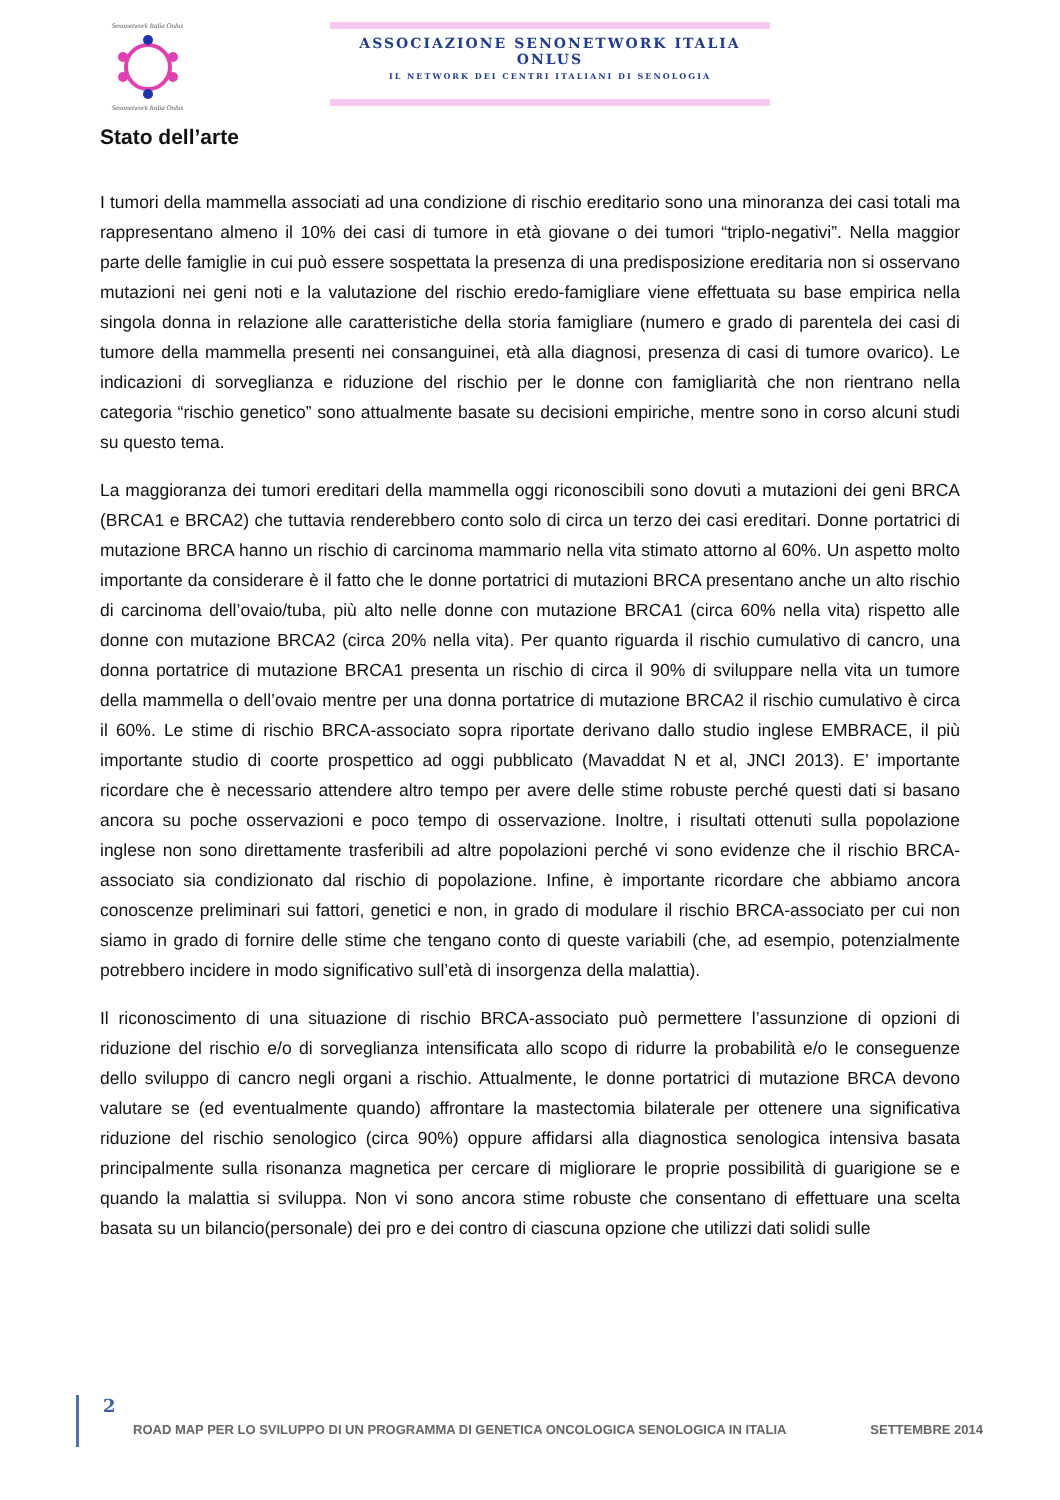Senonetwork Italia Onlus Senonetwork Italia Onlus
ASSOCIAZIONE SENONETWORK ITALIA ONLUS
IL NETWORK DEI CENTRI ITALIANI DI SENOLOGIA
Stato dell’arte
I tumori della mammella associati ad una condizione di rischio ereditario sono una minoranza dei casi totali ma rappresentano almeno il 10% dei casi di tumore in età giovane o dei tumori “triplo-negativi”. Nella maggior parte delle famiglie in cui può essere sospettata la presenza di una predisposizione ereditaria non si osservano mutazioni nei geni noti e la valutazione del rischio eredo-famigliare viene effettuata su base empirica nella singola donna in relazione alle caratteristiche della storia famigliare (numero e grado di parentela dei casi di tumore della mammella presenti nei consanguinei, età alla diagnosi, presenza di casi di tumore ovarico). Le indicazioni di sorveglianza e riduzione del rischio per le donne con famigliarità che non rientrano nella categoria “rischio genetico” sono attualmente basate su decisioni empiriche, mentre sono in corso alcuni studi su questo tema.
La maggioranza dei tumori ereditari della mammella oggi riconoscibili sono dovuti a mutazioni dei geni BRCA (BRCA1 e BRCA2) che tuttavia renderebbero conto solo di circa un terzo dei casi ereditari. Donne portatrici di mutazione BRCA hanno un rischio di carcinoma mammario nella vita stimato attorno al 60%. Un aspetto molto importante da considerare è il fatto che le donne portatrici di mutazioni BRCA presentano anche un alto rischio di carcinoma dell’ovaio/tuba, più alto nelle donne con mutazione BRCA1 (circa 60% nella vita) rispetto alle donne con mutazione BRCA2 (circa 20% nella vita). Per quanto riguarda il rischio cumulativo di cancro, una donna portatrice di mutazione BRCA1 presenta un rischio di circa il 90% di sviluppare nella vita un tumore della mammella o dell’ovaio mentre per una donna portatrice di mutazione BRCA2 il rischio cumulativo è circa il 60%. Le stime di rischio BRCA-associato sopra riportate derivano dallo studio inglese EMBRACE, il più importante studio di coorte prospettico ad oggi pubblicato (Mavaddat N et al, JNCI 2013). E’ importante ricordare che è necessario attendere altro tempo per avere delle stime robuste perché questi dati si basano ancora su poche osservazioni e poco tempo di osservazione. Inoltre, i risultati ottenuti sulla popolazione inglese non sono direttamente trasferibili ad altre popolazioni perché vi sono evidenze che il rischio BRCA-associato sia condizionato dal rischio di popolazione. Infine, è importante ricordare che abbiamo ancora conoscenze preliminari sui fattori, genetici e non, in grado di modulare il rischio BRCA-associato per cui non siamo in grado di fornire delle stime che tengano conto di queste variabili (che, ad esempio, potenzialmente potrebbero incidere in modo significativo sull’età di insorgenza della malattia).
Il riconoscimento di una situazione di rischio BRCA-associato può permettere l’assunzione di opzioni di riduzione del rischio e/o di sorveglianza intensificata allo scopo di ridurre la probabilità e/o le conseguenze dello sviluppo di cancro negli organi a rischio. Attualmente, le donne portatrici di mutazione BRCA devono valutare se (ed eventualmente quando) affrontare la mastectomia bilaterale per ottenere una significativa riduzione del rischio senologico (circa 90%) oppure affidarsi alla diagnostica senologica intensiva basata principalmente sulla risonanza magnetica per cercare di migliorare le proprie possibilità di guarigione se e quando la malattia si sviluppa. Non vi sono ancora stime robuste che consentano di effettuare una scelta basata su un bilancio(personale) dei pro e dei contro di ciascuna opzione che utilizzi dati solidi sulle
2
ROAD MAP PER LO SVILUPPO DI UN PROGRAMMA DI GENETICA ONCOLOGICA SENOLOGICA IN ITALIA SETTEMBRE 2014